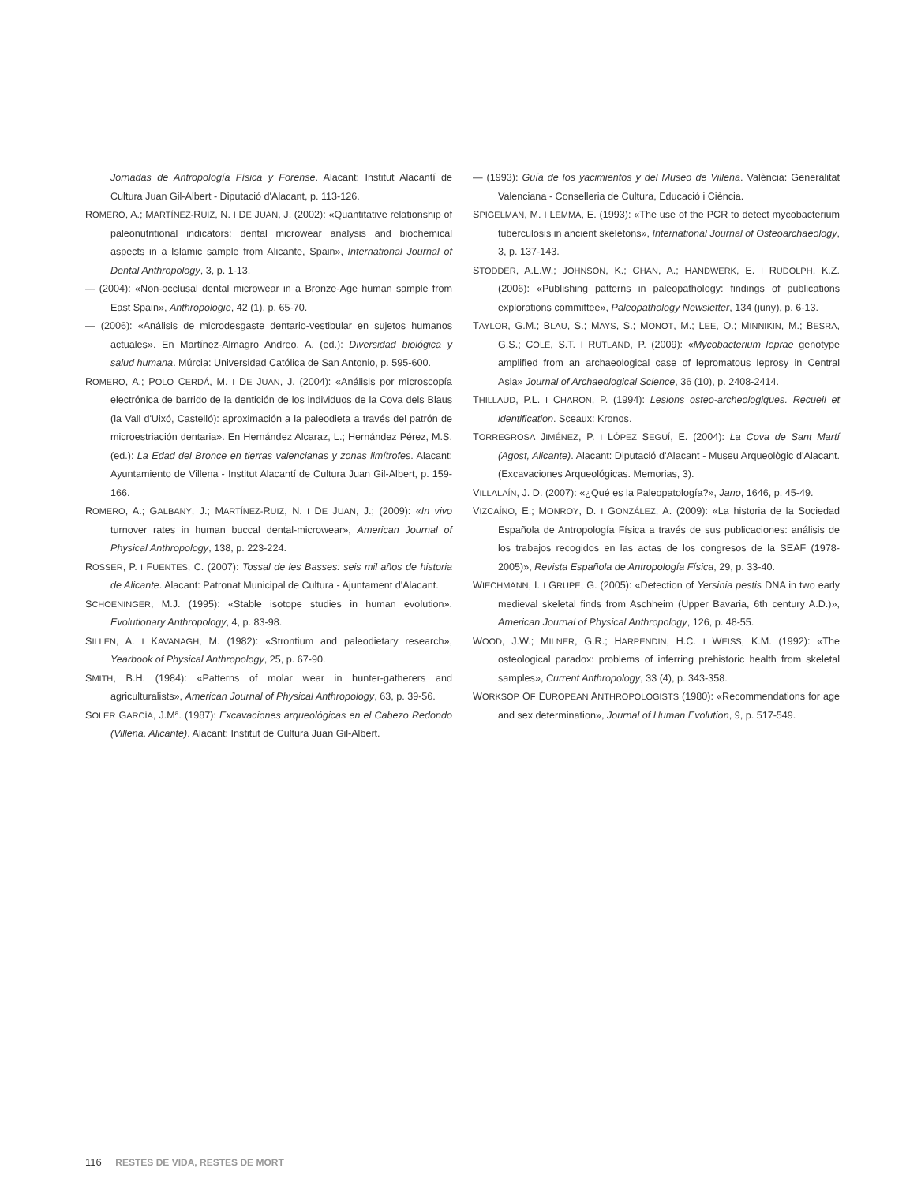Jornadas de Antropología Física y Forense. Alacant: Institut Alacantí de Cultura Juan Gil-Albert - Diputació d'Alacant, p. 113-126.
ROMERO, A.; MARTÍNEZ-RUIZ, N. I DE JUAN, J. (2002): «Quantitative relationship of paleonutritional indicators: dental microwear analysis and biochemical aspects in a Islamic sample from Alicante, Spain», International Journal of Dental Anthropology, 3, p. 1-13.
— (2004): «Non-occlusal dental microwear in a Bronze-Age human sample from East Spain», Anthropologie, 42 (1), p. 65-70.
— (2006): «Análisis de microdesgaste dentario-vestibular en sujetos humanos actuales». En Martínez-Almagro Andreo, A. (ed.): Diversidad biológica y salud humana. Múrcia: Universidad Católica de San Antonio, p. 595-600.
ROMERO, A.; POLO CERDÁ, M. I DE JUAN, J. (2004): «Análisis por microscopía electrónica de barrido de la dentición de los individuos de la Cova dels Blaus (la Vall d'Uixó, Castelló): aproximación a la paleodieta a través del patrón de microestriación dentaria». En Hernández Alcaraz, L.; Hernández Pérez, M.S. (ed.): La Edad del Bronce en tierras valencianas y zonas limítrofes. Alacant: Ayuntamiento de Villena - Institut Alacantí de Cultura Juan Gil-Albert, p. 159-166.
ROMERO, A.; GALBANY, J.; MARTÍNEZ-RUIZ, N. I DE JUAN, J.; (2009): «In vivo turnover rates in human buccal dental-microwear», American Journal of Physical Anthropology, 138, p. 223-224.
ROSSER, P. I FUENTES, C. (2007): Tossal de les Basses: seis mil años de historia de Alicante. Alacant: Patronat Municipal de Cultura - Ajuntament d'Alacant.
SCHOENINGER, M.J. (1995): «Stable isotope studies in human evolution». Evolutionary Anthropology, 4, p. 83-98.
SILLEN, A. I KAVANAGH, M. (1982): «Strontium and paleodietary research», Yearbook of Physical Anthropology, 25, p. 67-90.
SMITH, B.H. (1984): «Patterns of molar wear in hunter-gatherers and agriculturalists», American Journal of Physical Anthropology, 63, p. 39-56.
SOLER GARCÍA, J.Mª. (1987): Excavaciones arqueológicas en el Cabezo Redondo (Villena, Alicante). Alacant: Institut de Cultura Juan Gil-Albert.
— (1993): Guía de los yacimientos y del Museo de Villena. València: Generalitat Valenciana - Conselleria de Cultura, Educació i Ciència.
SPIGELMAN, M. I LEMMA, E. (1993): «The use of the PCR to detect mycobacterium tuberculosis in ancient skeletons», International Journal of Osteoarchaeology, 3, p. 137-143.
STODDER, A.L.W.; JOHNSON, K.; CHAN, A.; HANDWERK, E. I RUDOLPH, K.Z. (2006): «Publishing patterns in paleopathology: findings of publications explorations committee», Paleopathology Newsletter, 134 (juny), p. 6-13.
TAYLOR, G.M.; BLAU, S.; MAYS, S.; MONOT, M.; LEE, O.; MINNIKIN, M.; BESRA, G.S.; COLE, S.T. I RUTLAND, P. (2009): «Mycobacterium leprae genotype amplified from an archaeological case of lepromatous leprosy in Central Asia» Journal of Archaeological Science, 36 (10), p. 2408-2414.
THILLAUD, P.L. I CHARON, P. (1994): Lesions osteo-archeologiques. Recueil et identification. Sceaux: Kronos.
TORREGROSA JIMÉNEZ, P. I LÓPEZ SEGUÍ, E. (2004): La Cova de Sant Martí (Agost, Alicante). Alacant: Diputació d'Alacant - Museu Arqueològic d'Alacant. (Excavaciones Arqueológicas. Memorias, 3).
VILLALAÍN, J. D. (2007): «¿Qué es la Paleopatología?», Jano, 1646, p. 45-49.
VIZCAÍNO, E.; MONROY, D. I GONZÁLEZ, A. (2009): «La historia de la Sociedad Española de Antropología Física a través de sus publicaciones: análisis de los trabajos recogidos en las actas de los congresos de la SEAF (1978-2005)», Revista Española de Antropología Física, 29, p. 33-40.
WIECHMANN, I. I GRUPE, G. (2005): «Detection of Yersinia pestis DNA in two early medieval skeletal finds from Aschheim (Upper Bavaria, 6th century A.D.)», American Journal of Physical Anthropology, 126, p. 48-55.
WOOD, J.W.; MILNER, G.R.; HARPENDIN, H.C. I WEISS, K.M. (1992): «The osteological paradox: problems of inferring prehistoric health from skeletal samples», Current Anthropology, 33 (4), p. 343-358.
WORKSOP OF EUROPEAN ANTHROPOLOGISTS (1980): «Recommendations for age and sex determination», Journal of Human Evolution, 9, p. 517-549.
116 RESTES DE VIDA, RESTES DE MORT